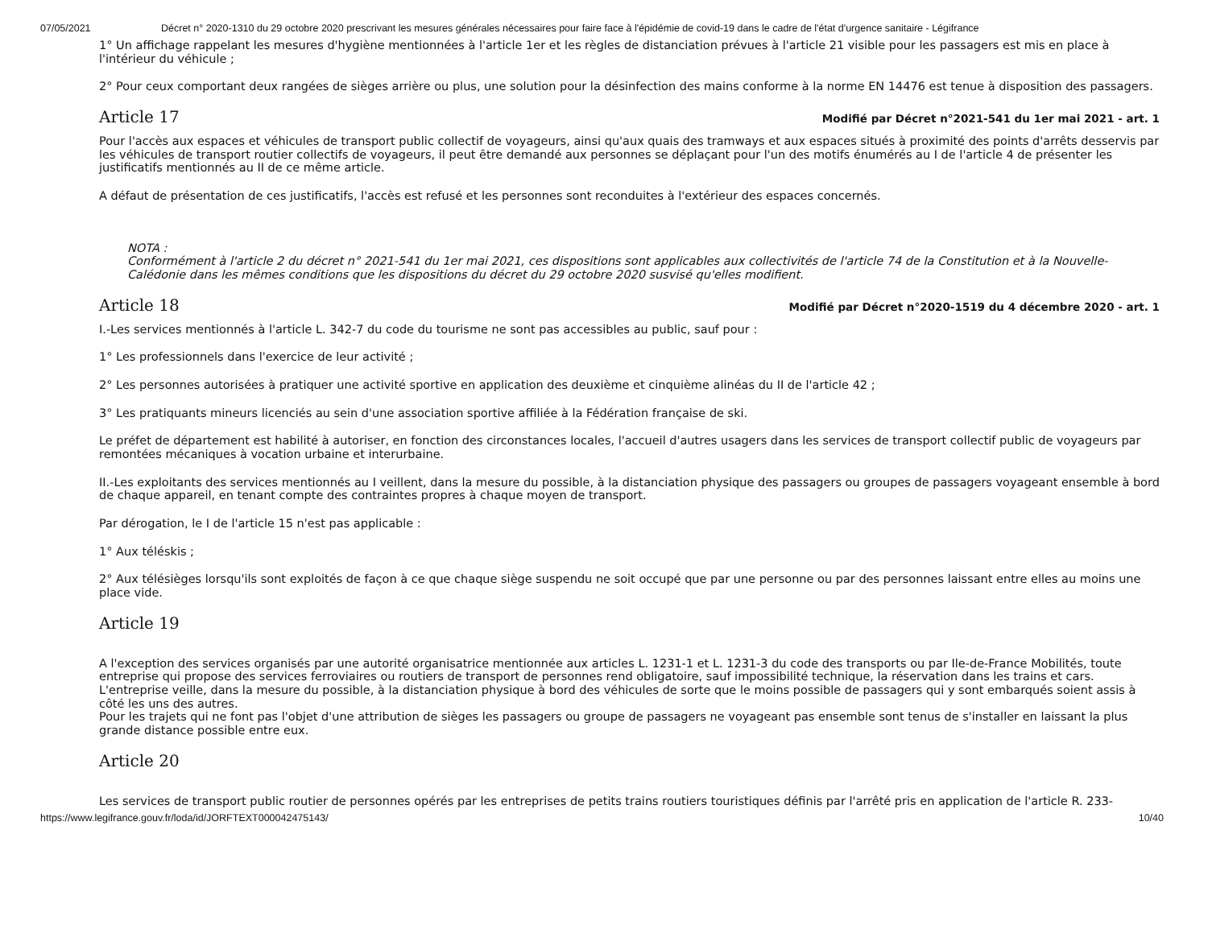07/05/2021 Décret n° 2020-1310 du 29 octobre 2020 prescrivant les mesures générales nécessaires pour faire face à l'épidémie de covid-19 dans le cadre de l'état d'urgence sanitaire - Légifrance
1° Un affichage rappelant les mesures d'hygiène mentionnées à l'article 1er et les règles de distanciation prévues à l'article 21 visible pour les passagers est mis en place à l'intérieur du véhicule ;
2° Pour ceux comportant deux rangées de sièges arrière ou plus, une solution pour la désinfection des mains conforme à la norme EN 14476 est tenue à disposition des passagers.
Article 17
Modifié par Décret n°2021-541 du 1er mai 2021 - art. 1
Pour l'accès aux espaces et véhicules de transport public collectif de voyageurs, ainsi qu'aux quais des tramways et aux espaces situés à proximité des points d'arrêts desservis par les véhicules de transport routier collectifs de voyageurs, il peut être demandé aux personnes se déplaçant pour l'un des motifs énumérés au I de l'article 4 de présenter les justificatifs mentionnés au II de ce même article.
A défaut de présentation de ces justificatifs, l'accès est refusé et les personnes sont reconduites à l'extérieur des espaces concernés.
NOTA :
Conformément à l'article 2 du décret n° 2021-541 du 1er mai 2021, ces dispositions sont applicables aux collectivités de l'article 74 de la Constitution et à la Nouvelle-Calédonie dans les mêmes conditions que les dispositions du décret du 29 octobre 2020 susvisé qu'elles modifient.
Article 18
Modifié par Décret n°2020-1519 du 4 décembre 2020 - art. 1
I.-Les services mentionnés à l'article L. 342-7 du code du tourisme ne sont pas accessibles au public, sauf pour :
1° Les professionnels dans l'exercice de leur activité ;
2° Les personnes autorisées à pratiquer une activité sportive en application des deuxième et cinquième alinéas du II de l'article 42 ;
3° Les pratiquants mineurs licenciés au sein d'une association sportive affiliée à la Fédération française de ski.
Le préfet de département est habilité à autoriser, en fonction des circonstances locales, l'accueil d'autres usagers dans les services de transport collectif public de voyageurs par remontées mécaniques à vocation urbaine et interurbaine.
II.-Les exploitants des services mentionnés au I veillent, dans la mesure du possible, à la distanciation physique des passagers ou groupes de passagers voyageant ensemble à bord de chaque appareil, en tenant compte des contraintes propres à chaque moyen de transport.
Par dérogation, le I de l'article 15 n'est pas applicable :
1° Aux téléskis ;
2° Aux télésièges lorsqu'ils sont exploités de façon à ce que chaque siège suspendu ne soit occupé que par une personne ou par des personnes laissant entre elles au moins une place vide.
Article 19
A l'exception des services organisés par une autorité organisatrice mentionnée aux articles L. 1231-1 et L. 1231-3 du code des transports ou par Ile-de-France Mobilités, toute entreprise qui propose des services ferroviaires ou routiers de transport de personnes rend obligatoire, sauf impossibilité technique, la réservation dans les trains et cars. L'entreprise veille, dans la mesure du possible, à la distanciation physique à bord des véhicules de sorte que le moins possible de passagers qui y sont embarqués soient assis à côté les uns des autres.
Pour les trajets qui ne font pas l'objet d'une attribution de sièges les passagers ou groupe de passagers ne voyageant pas ensemble sont tenus de s'installer en laissant la plus grande distance possible entre eux.
Article 20
Les services de transport public routier de personnes opérés par les entreprises de petits trains routiers touristiques définis par l'arrêté pris en application de l'article R. 233-
https://www.legifrance.gouv.fr/loda/id/JORFTEXT000042475143/ 10/40